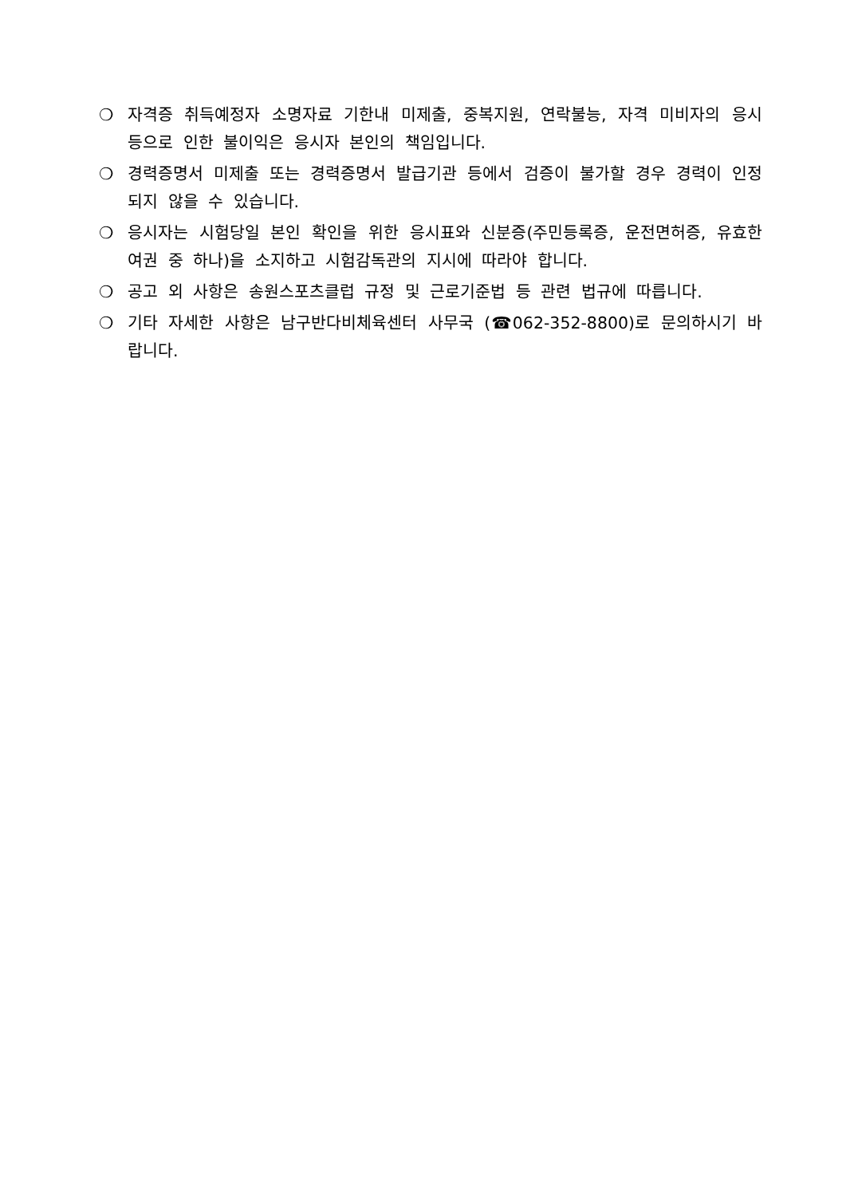❍ 자격증 취득예정자 소명자료 기한내 미제출, 중복지원, 연락불능, 자격 미비자의 응시 등으로 인한 불이익은 응시자 본인의 책임입니다.
❍ 경력증명서 미제출 또는 경력증명서 발급기관 등에서 검증이 불가할 경우 경력이 인정되지 않을 수 있습니다.
❍ 응시자는 시험당일 본인 확인을 위한 응시표와 신분증(주민등록증, 운전면허증, 유효한 여권 중 하나)을 소지하고 시험감독관의 지시에 따라야 합니다.
❍ 공고 외 사항은 송원스포츠클럽 규정 및 근로기준법 등 관련 법규에 따릅니다.
❍ 기타 자세한 사항은 남구반다비체육센터 사무국 (☎062-352-8800)로 문의하시기 바랍니다.